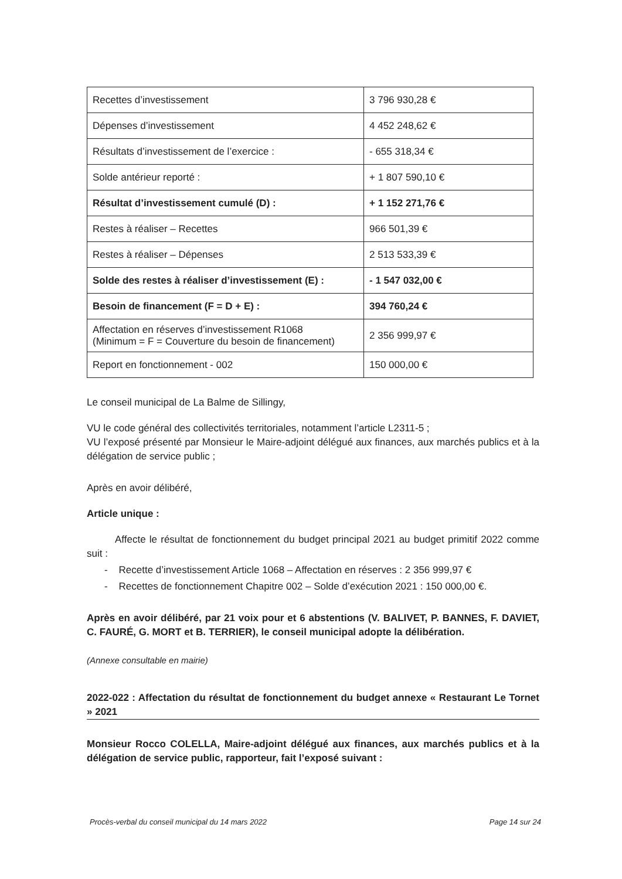| Recettes d’investissement | 3 796 930,28 € |
| Dépenses d’investissement | 4 452 248,62 € |
| Résultats d’investissement de l’exercice : | - 655 318,34 € |
| Solde antérieur reporté : | + 1 807 590,10 € |
| Résultat d’investissement cumulé (D) : | + 1 152 271,76 € |
| Restes à réaliser – Recettes | 966 501,39 € |
| Restes à réaliser – Dépenses | 2 513 533,39 € |
| Solde des restes à réaliser d’investissement (E) : | - 1 547 032,00 € |
| Besoin de financement (F = D + E) : | 394 760,24 € |
| Affectation en réserves d’investissement R1068 (Minimum = F = Couverture du besoin de financement) | 2 356 999,97 € |
| Report en fonctionnement - 002 | 150 000,00 € |
Le conseil municipal de La Balme de Sillingy,
VU le code général des collectivités territoriales, notamment l’article L2311-5 ;
VU l’exposé présenté par Monsieur le Maire-adjoint délégué aux finances, aux marchés publics et à la délégation de service public ;
Après en avoir délibéré,
Article unique :
Affecte le résultat de fonctionnement du budget principal 2021 au budget primitif 2022 comme suit :
- Recette d’investissement Article 1068 – Affectation en réserves : 2 356 999,97 €
- Recettes de fonctionnement Chapitre 002 – Solde d’exécution 2021 : 150 000,00 €.
Après en avoir délibéré, par 21 voix pour et 6 abstentions (V. BALIVET, P. BANNES, F. DAVIET, C. FAURÉ, G. MORT et B. TERRIER), le conseil municipal adopte la délibération.
(Annexe consultable en mairie)
2022-022 : Affectation du résultat de fonctionnement du budget annexe « Restaurant Le Tornet » 2021
Monsieur Rocco COLELLA, Maire-adjoint délégué aux finances, aux marchés publics et à la délégation de service public, rapporteur, fait l’exposé suivant :
Procès-verbal du conseil municipal du 14 mars 2022 Page 14 sur 24